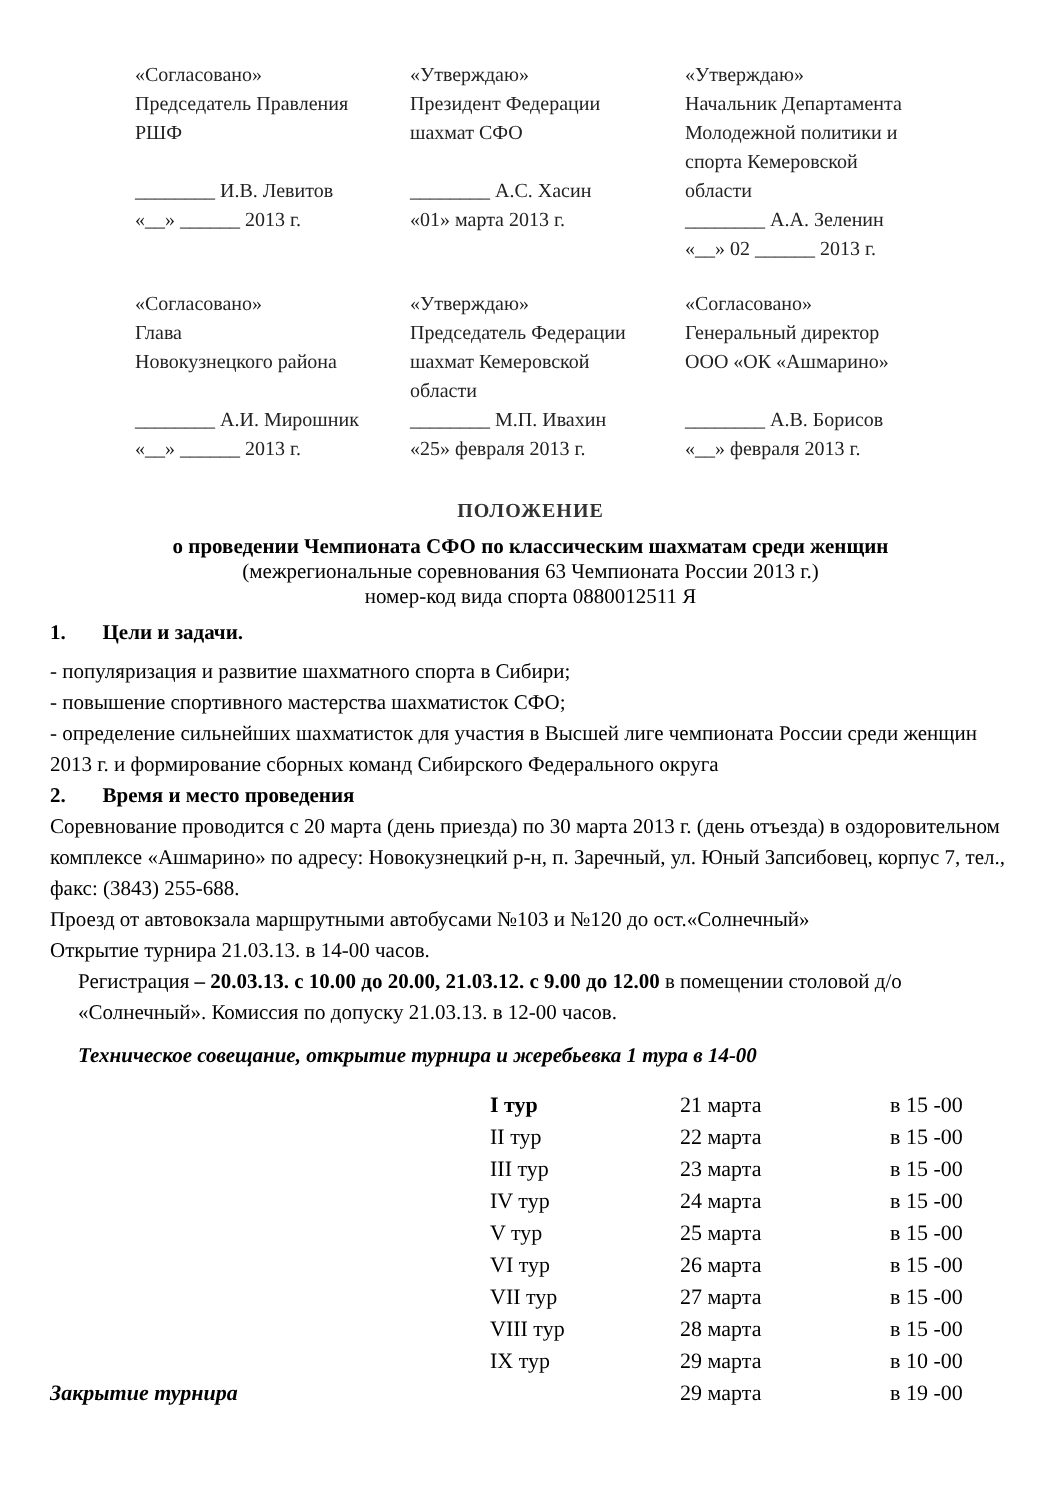«Согласовано»
Председатель Правления
РШФ
________ И.В. Левитов
«__» ______ 2013 г.
«Утверждаю»
Президент Федерации
шахмат СФО
________ А.С. Хасин
«01» марта 2013 г.
«Утверждаю»
Начальник Департамента
Молодежной политики и
спорта Кемеровской
области
________ А.А. Зеленин
«__» 02 ______ 2013 г.
«Согласовано»
Глава
Новокузнецкого района
________ А.И. Мирошник
«__» ______ 2013 г.
«Утверждаю»
Председатель Федерации
шахмат Кемеровской
области
________ М.П. Ивахин
«25» февраля 2013 г.
«Согласовано»
Генеральный директор
ООО «ОК «Ашмарино»
________ А.В. Борисов
«__» февраля 2013 г.
ПОЛОЖЕНИЕ
о проведении Чемпионата СФО по классическим шахматам среди женщин
(межрегиональные соревнования 63 Чемпионата России 2013 г.)
номер-код вида спорта 0880012511 Я
1. Цели и задачи.
- популяризация и развитие шахматного спорта в Сибири;
- повышение спортивного мастерства шахматисток СФО;
- определение сильнейших шахматисток для участия в Высшей лиге чемпионата России среди женщин 2013 г. и формирование сборных команд Сибирского Федерального округа
2. Время и место проведения
Соревнование проводится с 20 марта (день приезда) по 30 марта 2013 г. (день отъезда) в оздоровительном комплексе «Ашмарино» по адресу: Новокузнецкий р-н, п. Заречный, ул. Юный Запсибовец, корпус 7, тел., факс: (3843) 255-688.
Проезд от автовокзала маршрутными автобусами №103 и №120 до ост.«Солнечный»
Открытие турнира 21.03.13. в 14-00 часов.
Регистрация – 20.03.13. с 10.00 до 20.00, 21.03.12. с 9.00 до 12.00 в помещении столовой д/о «Солнечный». Комиссия по допуску 21.03.13. в 12-00 часов.
Техническое совещание, открытие турнира и жеребьевка 1 тура в 14-00
| | I тур | 21 марта | в 15 -00 |
| | II тур | 22 марта | в 15 -00 |
| | III тур | 23 марта | в 15 -00 |
| | IV тур | 24 марта | в 15 -00 |
| | V тур | 25 марта | в 15 -00 |
| | VI тур | 26 марта | в 15 -00 |
| | VII тур | 27 марта | в 15 -00 |
| | VIII тур | 28 марта | в 15 -00 |
| | IX тур | 29 марта | в 10 -00 |
| Закрытие турнира | | 29 марта | в 19 -00 |